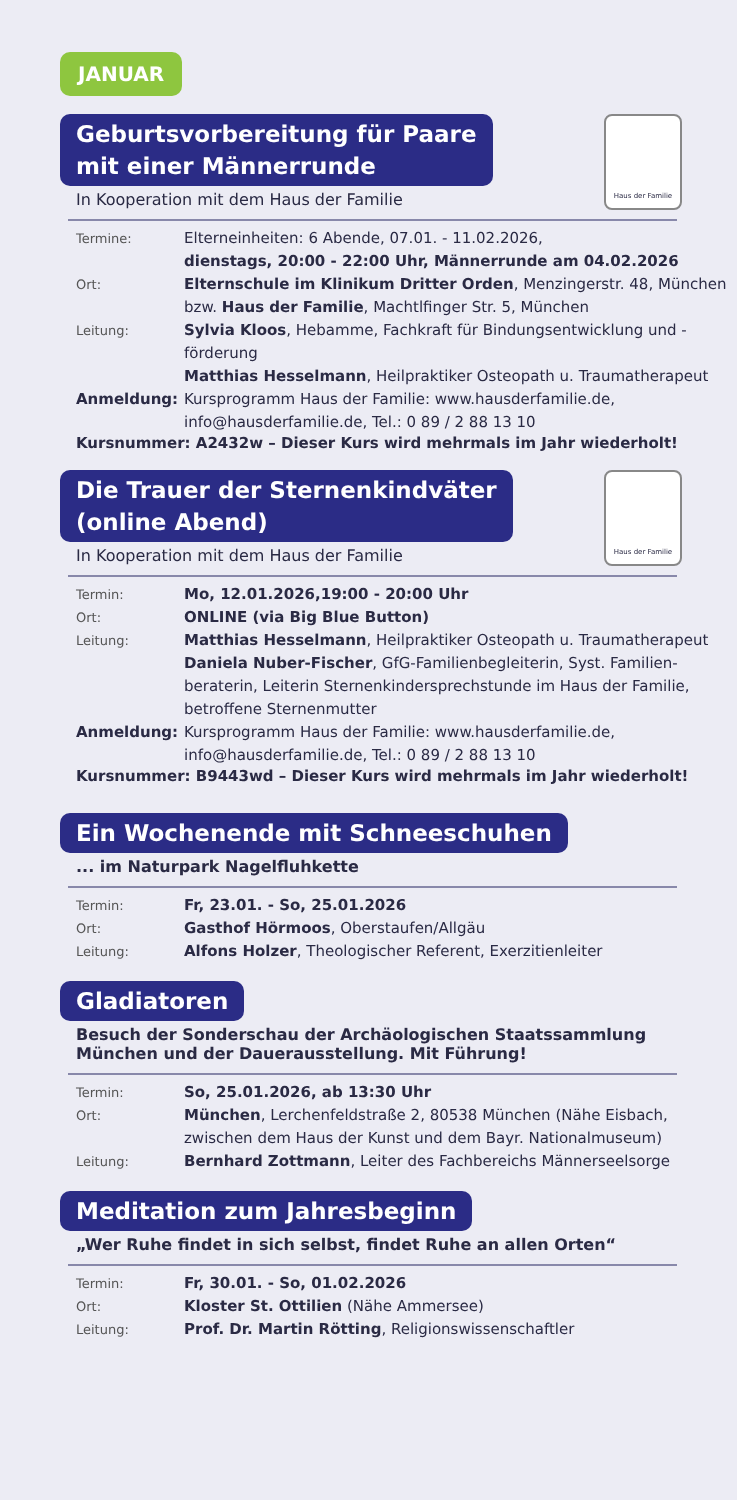JANUAR
Haus der Familie
Geburtsvorbereitung für Paare
mit einer Männerrunde
In Kooperation mit dem Haus der Familie
Termine: Elterneinheiten: 6 Abende, 07.01. - 11.02.2026,
dienstags, 20:00 - 22:00 Uhr, Männerrunde am 04.02.2026
Ort: Elternschule im Klinikum Dritter Orden, Menzingerstr. 48, München bzw. Haus der Familie, Machtlfinger Str. 5, München
Leitung: Sylvia Kloos, Hebamme, Fachkraft für Bindungsentwicklung und -förderung
Matthias Hesselmann, Heilpraktiker Osteopath u. Traumatherapeut
Anmeldung: Kursprogramm Haus der Familie: www.hausderfamilie.de, info@hausderfamilie.de, Tel.: 0 89 / 2 88 13 10
Kursnummer: A2432w – Dieser Kurs wird mehrmals im Jahr wiederholt!
Haus der Familie
Die Trauer der Sternenkindväter
(online Abend)
In Kooperation mit dem Haus der Familie
Termin: Mo, 12.01.2026,19:00 - 20:00 Uhr
Ort: ONLINE (via Big Blue Button)
Leitung: Matthias Hesselmann, Heilpraktiker Osteopath u. Traumatherapeut
Daniela Nuber-Fischer, GfG-Familienbegleiterin, Syst. Familien-beraterin, Leiterin Sternenkindersprechstunde im Haus der Familie, betroffene Sternenmutter
Anmeldung: Kursprogramm Haus der Familie: www.hausderfamilie.de, info@hausderfamilie.de, Tel.: 0 89 / 2 88 13 10
Kursnummer: B9443wd – Dieser Kurs wird mehrmals im Jahr wiederholt!
Ein Wochenende mit Schneeschuhen
... im Naturpark Nagelfluhkette
Termin: Fr, 23.01. - So, 25.01.2026
Ort: Gasthof Hörmoos, Oberstaufen/Allgäu
Leitung: Alfons Holzer, Theologischer Referent, Exerzitienleiter
Gladiatoren
Besuch der Sonderschau der Archäologischen Staatssammlung München und der Dauerausstellung. Mit Führung!
Termin: So, 25.01.2026, ab 13:30 Uhr
Ort: München, Lerchenfeldstraße 2, 80538 München (Nähe Eisbach, zwischen dem Haus der Kunst und dem Bayr. Nationalmuseum)
Leitung: Bernhard Zottmann, Leiter des Fachbereichs Männerseelsorge
Meditation zum Jahresbeginn
„Wer Ruhe findet in sich selbst, findet Ruhe an allen Orten“
Termin: Fr, 30.01. - So, 01.02.2026
Ort: Kloster St. Ottilien (Nähe Ammersee)
Leitung: Prof. Dr. Martin Rötting, Religionswissenschaftler